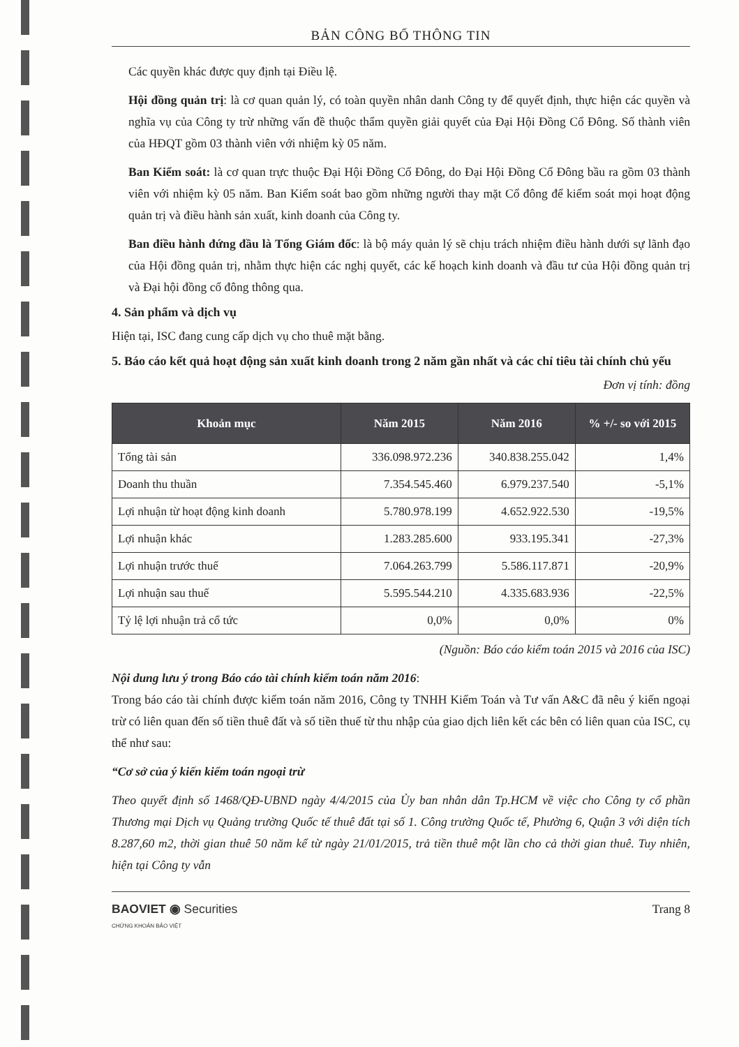BẢN CÔNG BỐ THÔNG TIN
Các quyền khác được quy định tại Điều lệ.
Hội đồng quản trị: là cơ quan quản lý, có toàn quyền nhân danh Công ty để quyết định, thực hiện các quyền và nghĩa vụ của Công ty trừ những vấn đề thuộc thẩm quyền giải quyết của Đại Hội Đồng Cổ Đông. Số thành viên của HĐQT gồm 03 thành viên với nhiệm kỳ 05 năm.
Ban Kiểm soát: là cơ quan trực thuộc Đại Hội Đồng Cổ Đông, do Đại Hội Đồng Cổ Đông bầu ra gồm 03 thành viên với nhiệm kỳ 05 năm. Ban Kiểm soát bao gồm những người thay mặt Cổ đông để kiểm soát mọi hoạt động quản trị và điều hành sản xuất, kinh doanh của Công ty.
Ban điều hành đứng đầu là Tổng Giám đốc: là bộ máy quản lý sẽ chịu trách nhiệm điều hành dưới sự lãnh đạo của Hội đồng quản trị, nhằm thực hiện các nghị quyết, các kế hoạch kinh doanh và đầu tư của Hội đồng quản trị và Đại hội đồng cổ đông thông qua.
4. Sản phẩm và dịch vụ
Hiện tại, ISC đang cung cấp dịch vụ cho thuê mặt bằng.
5. Báo cáo kết quả hoạt động sản xuất kinh doanh trong 2 năm gần nhất và các chỉ tiêu tài chính chủ yếu
Đơn vị tính: đồng
| Khoản mục | Năm 2015 | Năm 2016 | % +/- so với 2015 |
| --- | --- | --- | --- |
| Tổng tài sản | 336.098.972.236 | 340.838.255.042 | 1,4% |
| Doanh thu thuần | 7.354.545.460 | 6.979.237.540 | -5,1% |
| Lợi nhuận từ hoạt động kinh doanh | 5.780.978.199 | 4.652.922.530 | -19,5% |
| Lợi nhuận khác | 1.283.285.600 | 933.195.341 | -27,3% |
| Lợi nhuận trước thuế | 7.064.263.799 | 5.586.117.871 | -20,9% |
| Lợi nhuận sau thuế | 5.595.544.210 | 4.335.683.936 | -22,5% |
| Tỷ lệ lợi nhuận trả cổ tức | 0,0% | 0,0% | 0% |
(Nguồn: Báo cáo kiểm toán 2015 và 2016 của ISC)
Nội dung lưu ý trong Báo cáo tài chính kiểm toán năm 2016:
Trong báo cáo tài chính được kiểm toán năm 2016, Công ty TNHH Kiểm Toán và Tư vấn A&C đã nêu ý kiến ngoại trừ có liên quan đến số tiền thuê đất và số tiền thuế từ thu nhập của giao dịch liên kết các bên có liên quan của ISC, cụ thể như sau:
“Cơ sở của ý kiến kiểm toán ngoại trừ
Theo quyết định số 1468/QĐ-UBND ngày 4/4/2015 của Ủy ban nhân dân Tp.HCM về việc cho Công ty cổ phần Thương mại Dịch vụ Quảng trường Quốc tế thuê đất tại số 1. Công trường Quốc tế, Phường 6, Quận 3 với diện tích 8.287,60 m2, thời gian thuê 50 năm kể từ ngày 21/01/2015, trả tiền thuê một lần cho cả thời gian thuê. Tuy nhiên, hiện tại Công ty vẫn
BAOVIET ◉ Securities
CHỨNG KHOÁN BẢO VIỆT
Trang 8